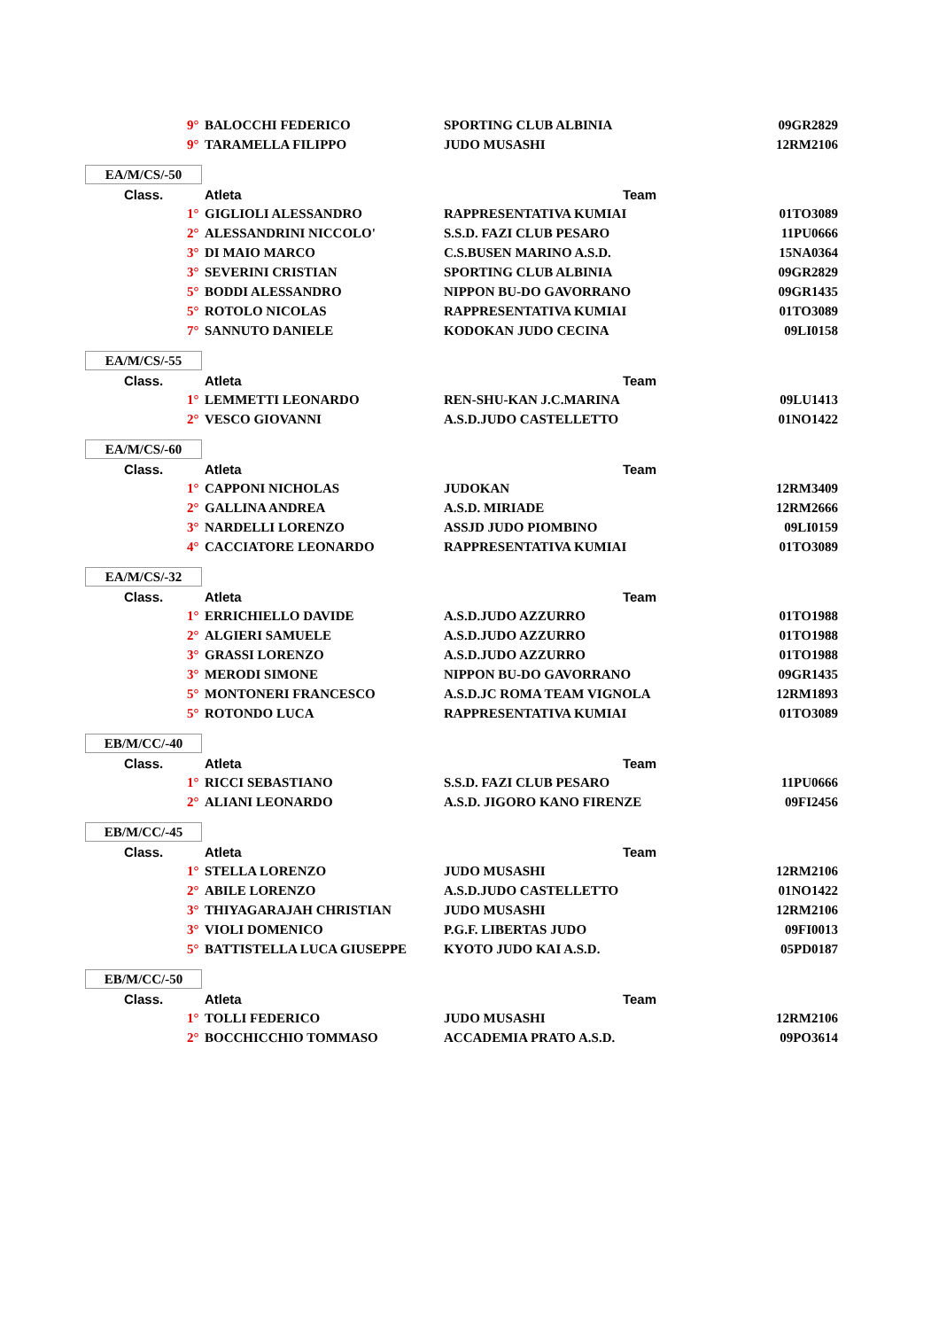| 9° | BALOCCHI FEDERICO | SPORTING CLUB ALBINIA | 09GR2829 |
| 9° | TARAMELLA FILIPPO | JUDO MUSASHI | 12RM2106 |
| EA/M/CS/-50 | | | |
| Class. | Atleta | Team | |
| 1° | GIGLIOLI ALESSANDRO | RAPPRESENTATIVA KUMIAI | 01TO3089 |
| 2° | ALESSANDRINI NICCOLO' | S.S.D. FAZI CLUB PESARO | 11PU0666 |
| 3° | DI MAIO MARCO | C.S.BUSEN MARINO A.S.D. | 15NA0364 |
| 3° | SEVERINI CRISTIAN | SPORTING CLUB ALBINIA | 09GR2829 |
| 5° | BODDI ALESSANDRO | NIPPON BU-DO GAVORRANO | 09GR1435 |
| 5° | ROTOLO NICOLAS | RAPPRESENTATIVA KUMIAI | 01TO3089 |
| 7° | SANNUTO DANIELE | KODOKAN JUDO CECINA | 09LI0158 |
| EA/M/CS/-55 | | | |
| Class. | Atleta | Team | |
| 1° | LEMMETTI LEONARDO | REN-SHU-KAN J.C.MARINA | 09LU1413 |
| 2° | VESCO GIOVANNI | A.S.D.JUDO CASTELLETTO | 01NO1422 |
| EA/M/CS/-60 | | | |
| Class. | Atleta | Team | |
| 1° | CAPPONI NICHOLAS | JUDOKAN | 12RM3409 |
| 2° | GALLINA ANDREA | A.S.D. MIRIADE | 12RM2666 |
| 3° | NARDELLI LORENZO | ASSJD JUDO PIOMBINO | 09LI0159 |
| 4° | CACCIATORE LEONARDO | RAPPRESENTATIVA KUMIAI | 01TO3089 |
| EA/M/CS/-32 | | | |
| Class. | Atleta | Team | |
| 1° | ERRICHIELLO DAVIDE | A.S.D.JUDO AZZURRO | 01TO1988 |
| 2° | ALGIERI SAMUELE | A.S.D.JUDO AZZURRO | 01TO1988 |
| 3° | GRASSI LORENZO | A.S.D.JUDO AZZURRO | 01TO1988 |
| 3° | MERODI SIMONE | NIPPON BU-DO GAVORRANO | 09GR1435 |
| 5° | MONTONERI FRANCESCO | A.S.D.JC ROMA TEAM VIGNOLA | 12RM1893 |
| 5° | ROTONDO LUCA | RAPPRESENTATIVA KUMIAI | 01TO3089 |
| EB/M/CC/-40 | | | |
| Class. | Atleta | Team | |
| 1° | RICCI SEBASTIANO | S.S.D. FAZI CLUB PESARO | 11PU0666 |
| 2° | ALIANI LEONARDO | A.S.D. JIGORO KANO FIRENZE | 09FI2456 |
| EB/M/CC/-45 | | | |
| Class. | Atleta | Team | |
| 1° | STELLA LORENZO | JUDO MUSASHI | 12RM2106 |
| 2° | ABILE LORENZO | A.S.D.JUDO CASTELLETTO | 01NO1422 |
| 3° | THIYAGARAJAH CHRISTIAN | JUDO MUSASHI | 12RM2106 |
| 3° | VIOLI DOMENICO | P.G.F. LIBERTAS JUDO | 09FI0013 |
| 5° | BATTISTELLA LUCA GIUSEPPE | KYOTO JUDO KAI A.S.D. | 05PD0187 |
| EB/M/CC/-50 | | | |
| Class. | Atleta | Team | |
| 1° | TOLLI FEDERICO | JUDO MUSASHI | 12RM2106 |
| 2° | BOCCHICCHIO TOMMASO | ACCADEMIA PRATO A.S.D. | 09PO3614 |